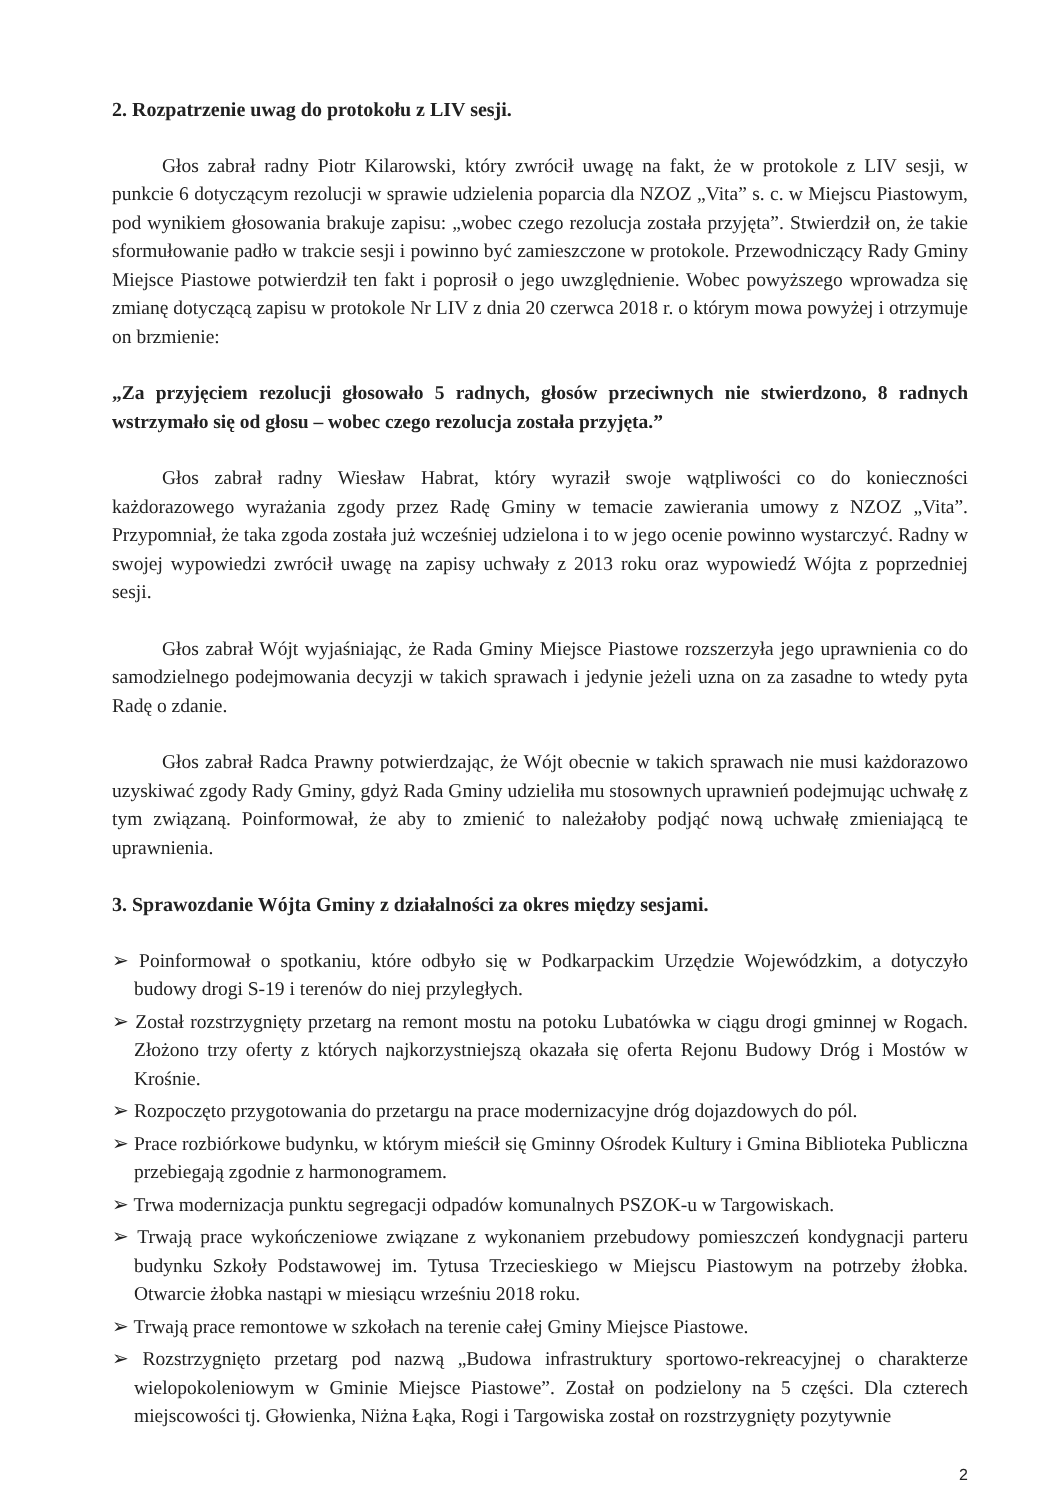2. Rozpatrzenie uwag do protokołu z LIV sesji.
Głos zabrał radny Piotr Kilarowski, który zwrócił uwagę na fakt, że w protokole z LIV sesji, w punkcie 6 dotyczącym rezolucji w sprawie udzielenia poparcia dla NZOZ „Vita” s. c. w Miejscu Piastowym, pod wynikiem głosowania brakuje zapisu: „wobec czego rezolucja została przyjęta”. Stwierdził on, że takie sformułowanie padło w trakcie sesji i powinno być zamieszczone w protokole. Przewodniczący Rady Gminy Miejsce Piastowe potwierdził ten fakt i poprosił o jego uwzględnienie. Wobec powyższego wprowadza się zmianę dotyczącą zapisu w protokole Nr LIV z dnia 20 czerwca 2018 r. o którym mowa powyżej i otrzymuje on brzmienie:
„Za przyjęciem rezolucji głosowało 5 radnych, głosów przeciwnych nie stwierdzono, 8 radnych wstrzymało się od głosu – wobec czego rezolucja została przyjęta.”
Głos zabrał radny Wiesław Habrat, który wyraził swoje wątpliwości co do konieczności każdorazowego wyrażania zgody przez Radę Gminy w temacie zawierania umowy z NZOZ „Vita”. Przypomniał, że taka zgoda została już wcześniej udzielona i to w jego ocenie powinno wystarczyć. Radny w swojej wypowiedzi zwrócił uwagę na zapisy uchwały z 2013 roku oraz wypowiedź Wójta z poprzedniej sesji.
Głos zabrał Wójt wyjaśniając, że Rada Gminy Miejsce Piastowe rozszerzyła jego uprawnienia co do samodzielnego podejmowania decyzji w takich sprawach i jedynie jeżeli uzna on za zasadne to wtedy pyta Radę o zdanie.
Głos zabrał Radca Prawny potwierdzając, że Wójt obecnie w takich sprawach nie musi każdorazowo uzyskiwać zgody Rady Gminy, gdyż Rada Gminy udzieliła mu stosownych uprawnień podejmując uchwałę z tym związaną. Poinformował, że aby to zmienić to należałoby podjąć nową uchwałę zmieniającą te uprawnienia.
3. Sprawozdanie Wójta Gminy z działalności za okres między sesjami.
➢ Poinformował o spotkaniu, które odbyło się w Podkarpackim Urzędzie Wojewódzkim, a dotyczyło budowy drogi S-19 i terenów do niej przyległych.
➢ Został rozstrzygnięty przetarg na remont mostu na potoku Lubatówka w ciągu drogi gminnej w Rogach. Złożono trzy oferty z których najkorzystniejszą okazała się oferta Rejonu Budowy Dróg i Mostów w Krośnie.
➢ Rozpoczęto przygotowania do przetargu na prace modernizacyjne dróg dojazdowych do pól.
➢ Prace rozbiórkowe budynku, w którym mieścił się Gminny Ośrodek Kultury i Gmina Biblioteka Publiczna przebiegają zgodnie z harmonogramem.
➢ Trwa modernizacja punktu segregacji odpadów komunalnych PSZOK-u w Targowiskach.
➢ Trwają prace wykończeniowe związane z wykonaniem przebudowy pomieszczeń kondygnacji parteru budynku Szkoły Podstawowej im. Tytusa Trzecieskiego w Miejscu Piastowym na potrzeby żłobka. Otwarcie żłobka nastąpi w miesiącu wrześniu 2018 roku.
➢ Trwają prace remontowe w szkołach na terenie całej Gminy Miejsce Piastowe.
➢ Rozstrzygnięto przetarg pod nazwą „Budowa infrastruktury sportowo-rekreacyjnej o charakterze wielopokoleniowym w Gminie Miejsce Piastowe”. Został on podzielony na 5 części. Dla czterech miejscowości tj. Głowienka, Niżna Łąka, Rogi i Targowiska został on rozstrzygnięty pozytywnie
2